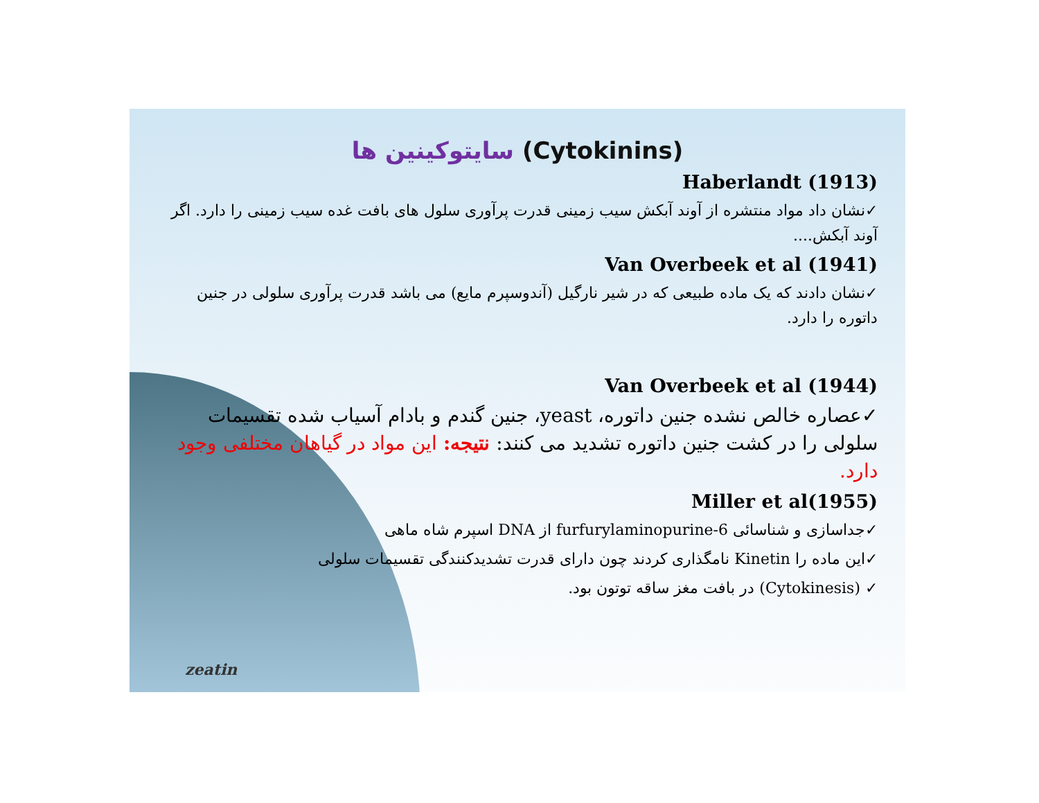سایتوکینین ها (Cytokinins)
Haberlandt (1913)
✓نشان داد مواد منتشره از آوند آبکش سیب زمینی قدرت پرآوری سلول های بافت غده سیب زمینی را دارد. اگر آوند آبکش....
Van Overbeek et al (1941)
✓نشان دادند که یک ماده طبیعی که در شیر نارگیل (آندوسپرم مایع) می باشد قدرت پرآوری سلولی در جنین داتوره را دارد.
Van Overbeek et al (1944)
✓عصاره خالص نشده جنین داتوره، yeast، جنین گندم و بادام آسیاب شده تقسیمات سلولی را در کشت جنین داتوره تشدید می کنند: نتیجه: این مواد در گیاهان مختلفی وجود دارد.
Miller et al(1955)
✓جداسازی و شناسائی 6-furfurylaminopurine از DNA اسپرم شاه ماهی
✓این ماده را Kinetin نامگذاری کردند چون دارای قدرت تشدیدکنندگی تقسیمات سلولی
✓ (Cytokinesis) در بافت مغز ساقه توتون بود.
zeatin